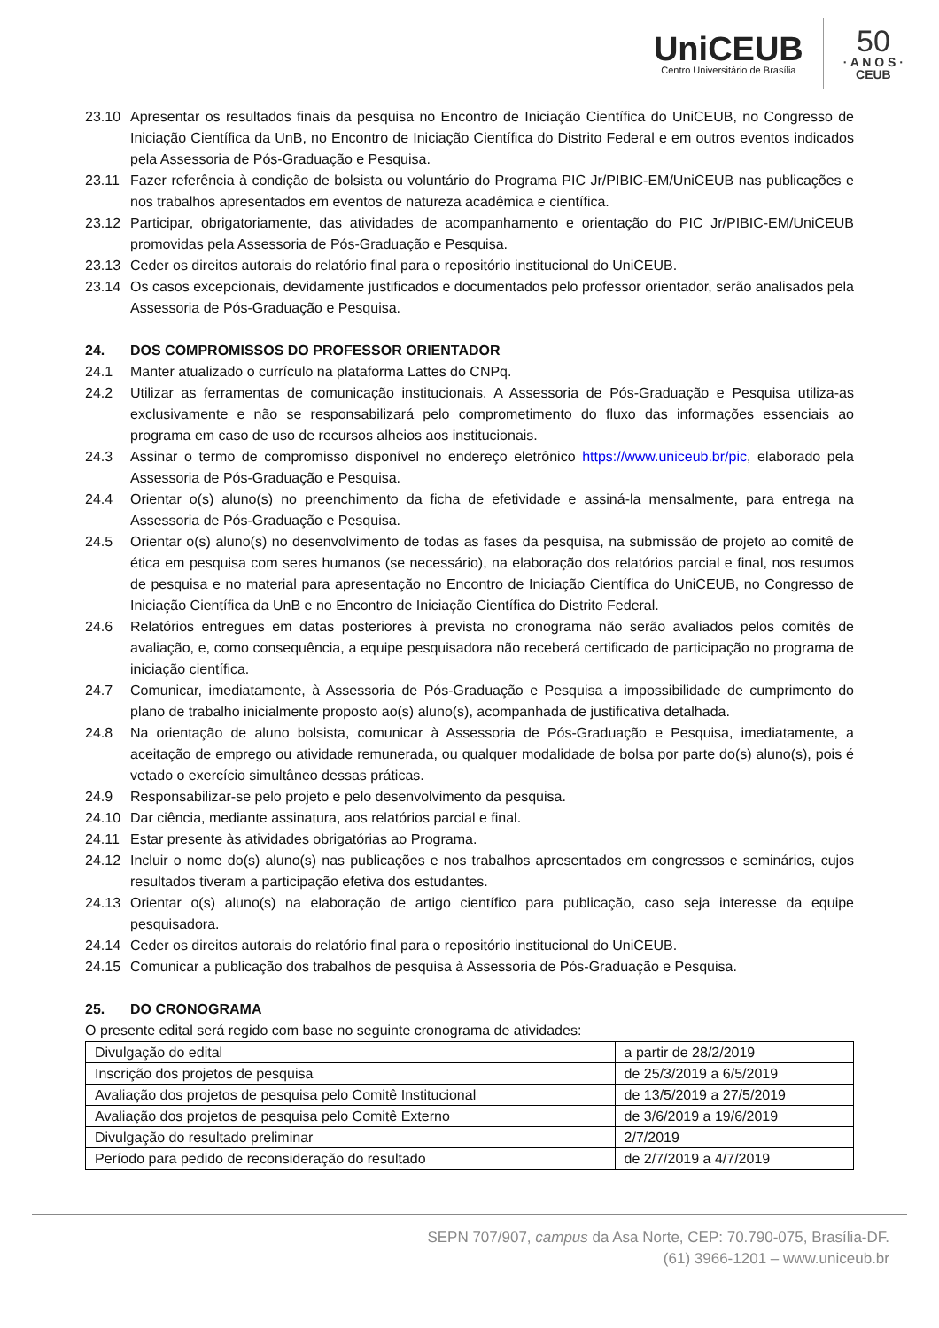UniCEUB
Centro Universitário de Brasília
50
· A N O S ·
CEUB
23.10 Apresentar os resultados finais da pesquisa no Encontro de Iniciação Científica do UniCEUB, no Congresso de Iniciação Científica da UnB, no Encontro de Iniciação Científica do Distrito Federal e em outros eventos indicados pela Assessoria de Pós-Graduação e Pesquisa.
23.11 Fazer referência à condição de bolsista ou voluntário do Programa PIC Jr/PIBIC-EM/UniCEUB nas publicações e nos trabalhos apresentados em eventos de natureza acadêmica e científica.
23.12 Participar, obrigatoriamente, das atividades de acompanhamento e orientação do PIC Jr/PIBIC-EM/UniCEUB promovidas pela Assessoria de Pós-Graduação e Pesquisa.
23.13 Ceder os direitos autorais do relatório final para o repositório institucional do UniCEUB.
23.14 Os casos excepcionais, devidamente justificados e documentados pelo professor orientador, serão analisados pela Assessoria de Pós-Graduação e Pesquisa.
24. DOS COMPROMISSOS DO PROFESSOR ORIENTADOR
24.1 Manter atualizado o currículo na plataforma Lattes do CNPq.
24.2 Utilizar as ferramentas de comunicação institucionais. A Assessoria de Pós-Graduação e Pesquisa utiliza-as exclusivamente e não se responsabilizará pelo comprometimento do fluxo das informações essenciais ao programa em caso de uso de recursos alheios aos institucionais.
24.3 Assinar o termo de compromisso disponível no endereço eletrônico https://www.uniceub.br/pic, elaborado pela Assessoria de Pós-Graduação e Pesquisa.
24.4 Orientar o(s) aluno(s) no preenchimento da ficha de efetividade e assiná-la mensalmente, para entrega na Assessoria de Pós-Graduação e Pesquisa.
24.5 Orientar o(s) aluno(s) no desenvolvimento de todas as fases da pesquisa, na submissão de projeto ao comitê de ética em pesquisa com seres humanos (se necessário), na elaboração dos relatórios parcial e final, nos resumos de pesquisa e no material para apresentação no Encontro de Iniciação Científica do UniCEUB, no Congresso de Iniciação Científica da UnB e no Encontro de Iniciação Científica do Distrito Federal.
24.6 Relatórios entregues em datas posteriores à prevista no cronograma não serão avaliados pelos comitês de avaliação, e, como consequência, a equipe pesquisadora não receberá certificado de participação no programa de iniciação científica.
24.7 Comunicar, imediatamente, à Assessoria de Pós-Graduação e Pesquisa a impossibilidade de cumprimento do plano de trabalho inicialmente proposto ao(s) aluno(s), acompanhada de justificativa detalhada.
24.8 Na orientação de aluno bolsista, comunicar à Assessoria de Pós-Graduação e Pesquisa, imediatamente, a aceitação de emprego ou atividade remunerada, ou qualquer modalidade de bolsa por parte do(s) aluno(s), pois é vetado o exercício simultâneo dessas práticas.
24.9 Responsabilizar-se pelo projeto e pelo desenvolvimento da pesquisa.
24.10 Dar ciência, mediante assinatura, aos relatórios parcial e final.
24.11 Estar presente às atividades obrigatórias ao Programa.
24.12 Incluir o nome do(s) aluno(s) nas publicações e nos trabalhos apresentados em congressos e seminários, cujos resultados tiveram a participação efetiva dos estudantes.
24.13 Orientar o(s) aluno(s) na elaboração de artigo científico para publicação, caso seja interesse da equipe pesquisadora.
24.14 Ceder os direitos autorais do relatório final para o repositório institucional do UniCEUB.
24.15 Comunicar a publicação dos trabalhos de pesquisa à Assessoria de Pós-Graduação e Pesquisa.
25. DO CRONOGRAMA
O presente edital será regido com base no seguinte cronograma de atividades:
| Divulgação do edital | a partir de 28/2/2019 |
| Inscrição dos projetos de pesquisa | de 25/3/2019 a 6/5/2019 |
| Avaliação dos projetos de pesquisa pelo Comitê Institucional | de 13/5/2019 a 27/5/2019 |
| Avaliação dos projetos de pesquisa pelo Comitê Externo | de 3/6/2019 a 19/6/2019 |
| Divulgação do resultado preliminar | 2/7/2019 |
| Período para pedido de reconsideração do resultado | de 2/7/2019 a 4/7/2019 |
SEPN 707/907, campus da Asa Norte, CEP: 70.790-075, Brasília-DF.
(61) 3966-1201 – www.uniceub.br